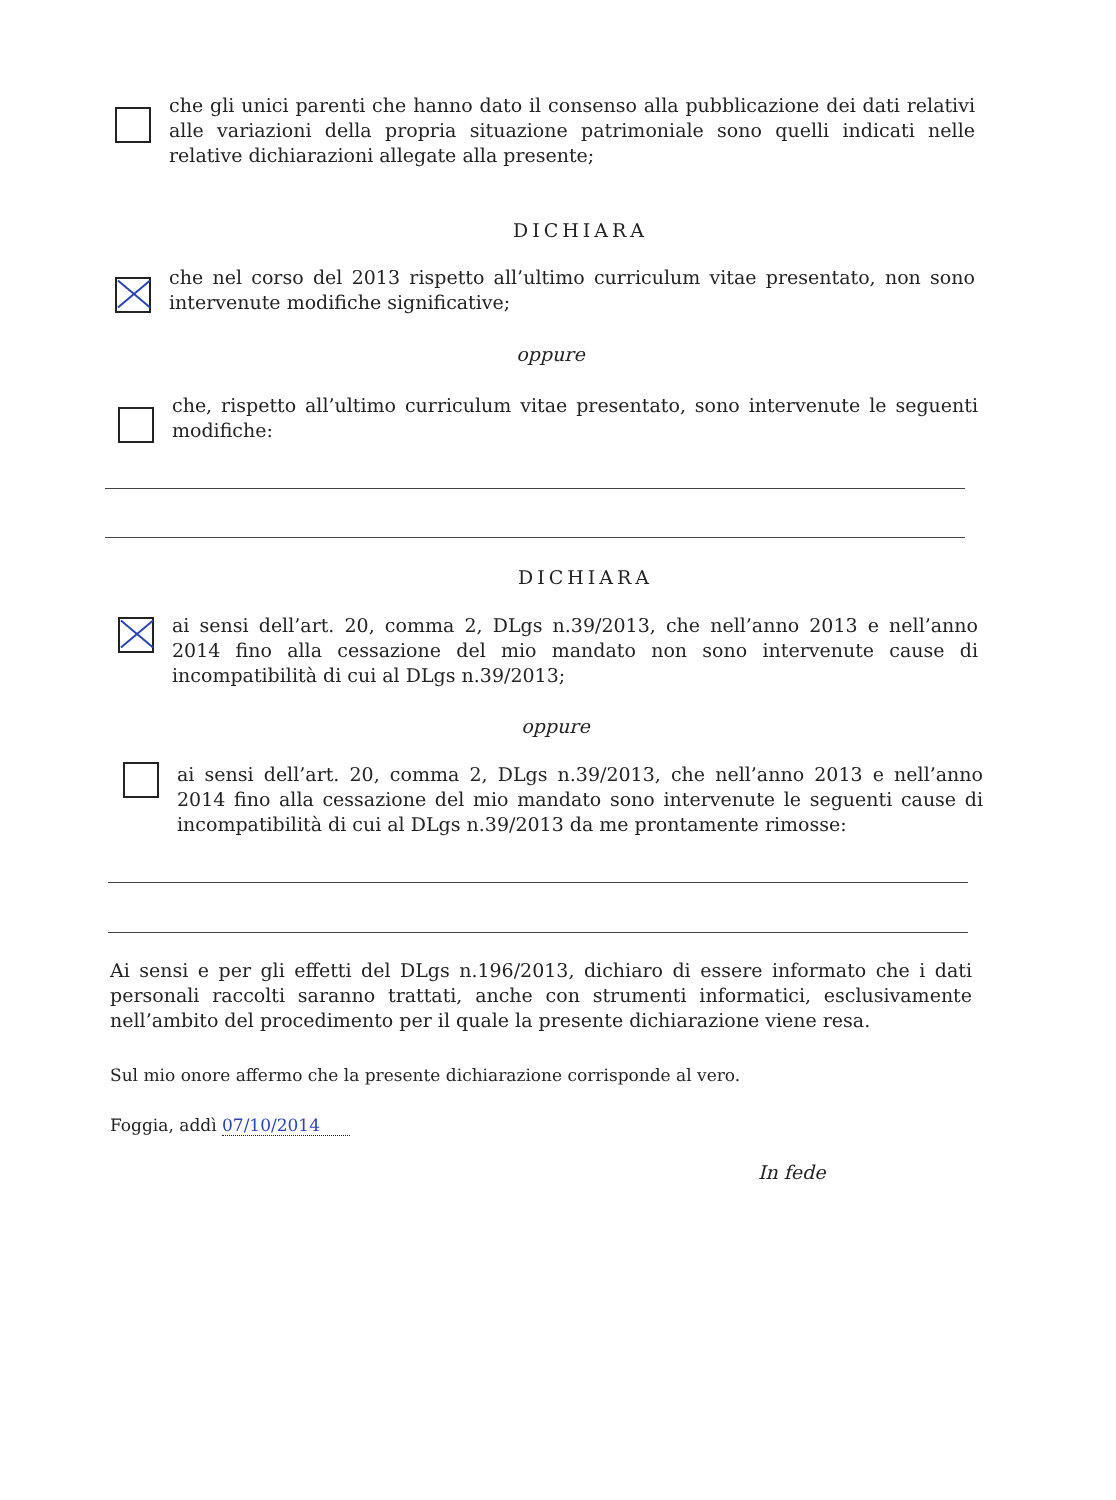che gli unici parenti che hanno dato il consenso alla pubblicazione dei dati relativi alle variazioni della propria situazione patrimoniale sono quelli indicati nelle relative dichiarazioni allegate alla presente;
DICHIARA
che nel corso del 2013 rispetto all’ultimo curriculum vitae presentato, non sono intervenute modifiche significative;
oppure
che, rispetto all’ultimo curriculum vitae presentato, sono intervenute le seguenti modifiche:
DICHIARA
ai sensi dell’art. 20, comma 2, DLgs n.39/2013, che nell’anno 2013 e nell’anno 2014 fino alla cessazione del mio mandato non sono intervenute cause di incompatibilità di cui al DLgs n.39/2013;
oppure
ai sensi dell’art. 20, comma 2, DLgs n.39/2013, che nell’anno 2013 e nell’anno 2014 fino alla cessazione del mio mandato sono intervenute le seguenti cause di incompatibilità di cui al DLgs n.39/2013 da me prontamente rimosse:
Ai sensi e per gli effetti del DLgs n.196/2013, dichiaro di essere informato che i dati personali raccolti saranno trattati, anche con strumenti informatici, esclusivamente nell’ambito del procedimento per il quale la presente dichiarazione viene resa.
Sul mio onore affermo che la presente dichiarazione corrisponde al vero.
Foggia, addì 07/10/2014
In fede